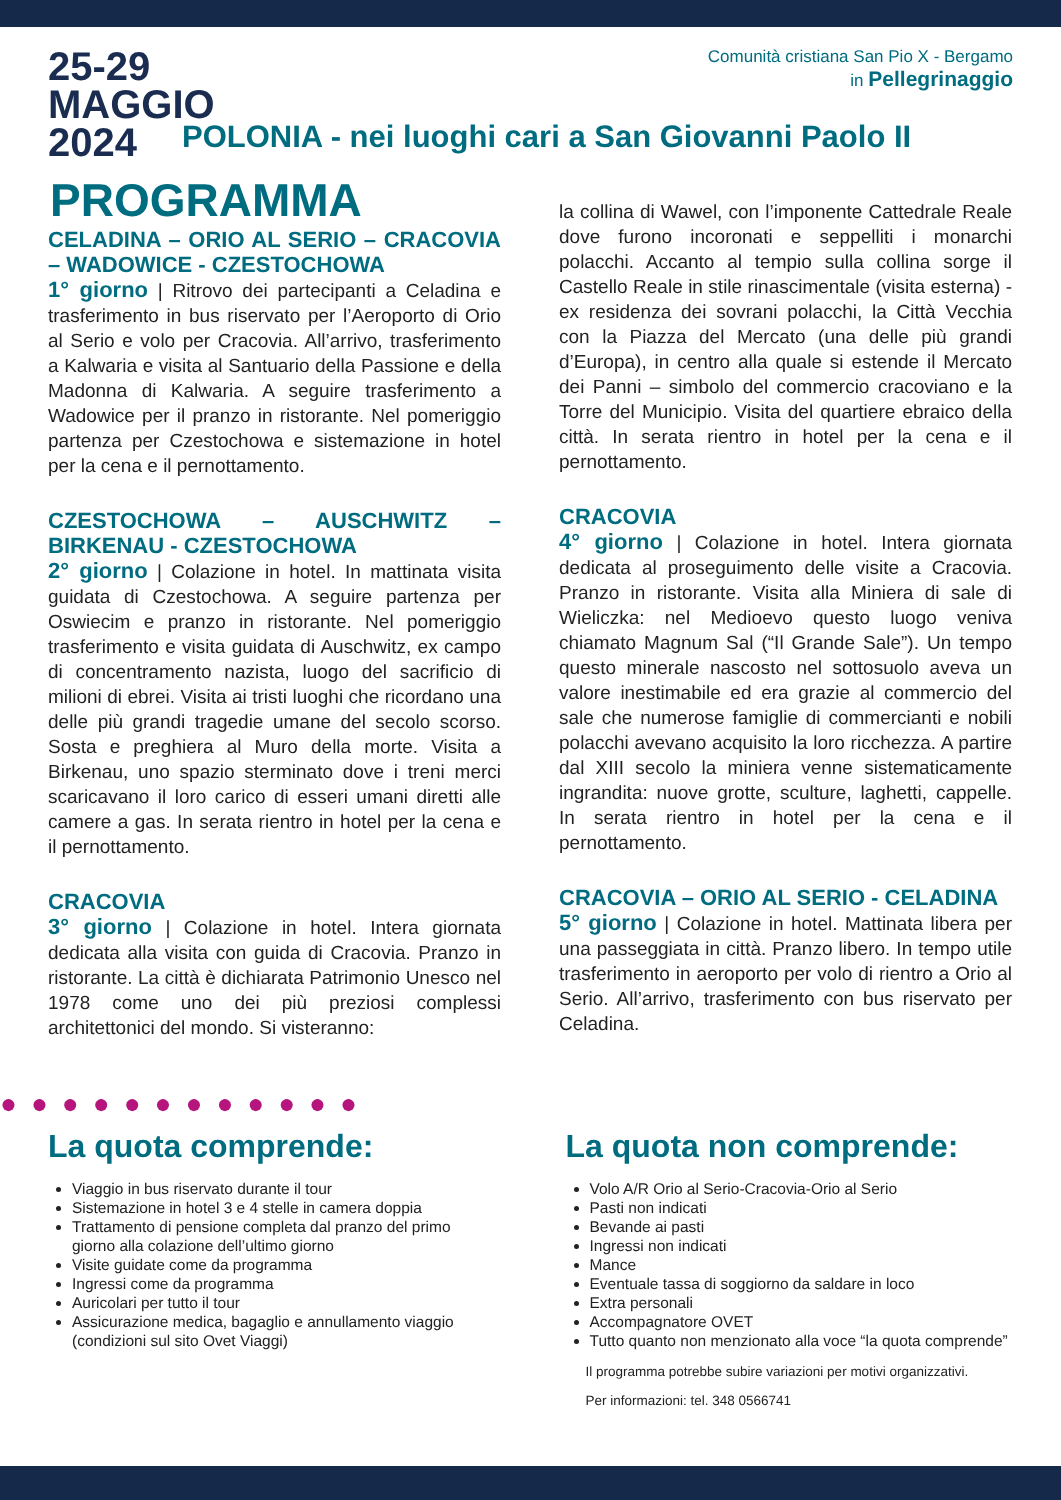25-29
MAGGIO
2024
Comunità cristiana San Pio X - Bergamo
in Pellegrinaggio
POLONIA - nei luoghi cari a San Giovanni Paolo II
PROGRAMMA
CELADINA – ORIO AL SERIO – CRACOVIA – WADOWICE - CZESTOCHOWA
1° giorno | Ritrovo dei partecipanti a Celadina e trasferimento in bus riservato per l’Aeroporto di Orio al Serio e volo per Cracovia. All’arrivo, trasferimento a Kalwaria e visita al Santuario della Passione e della Madonna di Kalwaria. A seguire trasferimento a Wadowice per il pranzo in ristorante. Nel pomeriggio partenza per Czestochowa e sistemazione in hotel per la cena e il pernottamento.
CZESTOCHOWA – AUSCHWITZ – BIRKENAU - CZESTOCHOWA
2° giorno | Colazione in hotel. In mattinata visita guidata di Czestochowa. A seguire partenza per Oswiecim e pranzo in ristorante. Nel pomeriggio trasferimento e visita guidata di Auschwitz, ex campo di concentramento nazista, luogo del sacrificio di milioni di ebrei. Visita ai tristi luoghi che ricordano una delle più grandi tragedie umane del secolo scorso. Sosta e preghiera al Muro della morte. Visita a Birkenau, uno spazio sterminato dove i treni merci scaricavano il loro carico di esseri umani diretti alle camere a gas. In serata rientro in hotel per la cena e il pernottamento.
CRACOVIA
3° giorno | Colazione in hotel. Intera giornata dedicata alla visita con guida di Cracovia. Pranzo in ristorante. La città è dichiarata Patrimonio Unesco nel 1978 come uno dei più preziosi complessi architettonici del mondo. Si visteranno:
la collina di Wawel, con l’imponente Cattedrale Reale dove furono incoronati e seppelliti i monarchi polacchi. Accanto al tempio sulla collina sorge il Castello Reale in stile rinascimentale (visita esterna) - ex residenza dei sovrani polacchi, la Città Vecchia con la Piazza del Mercato (una delle più grandi d’Europa), in centro alla quale si estende il Mercato dei Panni – simbolo del commercio cracoviano e la Torre del Municipio. Visita del quartiere ebraico della città. In serata rientro in hotel per la cena e il pernottamento.
CRACOVIA
4° giorno | Colazione in hotel. Intera giornata dedicata al proseguimento delle visite a Cracovia. Pranzo in ristorante. Visita alla Miniera di sale di Wieliczka: nel Medioevo questo luogo veniva chiamato Magnum Sal (“Il Grande Sale”). Un tempo questo minerale nascosto nel sottosuolo aveva un valore inestimabile ed era grazie al commercio del sale che numerose famiglie di commercianti e nobili polacchi avevano acquisito la loro ricchezza. A partire dal XIII secolo la miniera venne sistematicamente ingrandita: nuove grotte, sculture, laghetti, cappelle. In serata rientro in hotel per la cena e il pernottamento.
CRACOVIA – ORIO AL SERIO - CELADINA
5° giorno | Colazione in hotel. Mattinata libera per una passeggiata in città. Pranzo libero. In tempo utile trasferimento in aeroporto per volo di rientro a Orio al Serio. All’arrivo, trasferimento con bus riservato per Celadina.
●●●●●●●●●●●●
La quota comprende:
Viaggio in bus riservato durante il tour
Sistemazione in hotel 3 e 4 stelle in camera doppia
Trattamento di pensione completa dal pranzo del primo giorno alla colazione dell’ultimo giorno
Visite guidate come da programma
Ingressi come da programma
Auricolari per tutto il tour
Assicurazione medica, bagaglio e annullamento viaggio (condizioni sul sito Ovet Viaggi)
La quota non comprende:
Volo A/R Orio al Serio-Cracovia-Orio al Serio
Pasti non indicati
Bevande ai pasti
Ingressi non indicati
Mance
Eventuale tassa di soggiorno da saldare in loco
Extra personali
Accompagnatore OVET
Tutto quanto non menzionato alla voce “la quota comprende”
Il programma potrebbe subire variazioni per motivi organizzativi.
Per informazioni: tel. 348 0566741